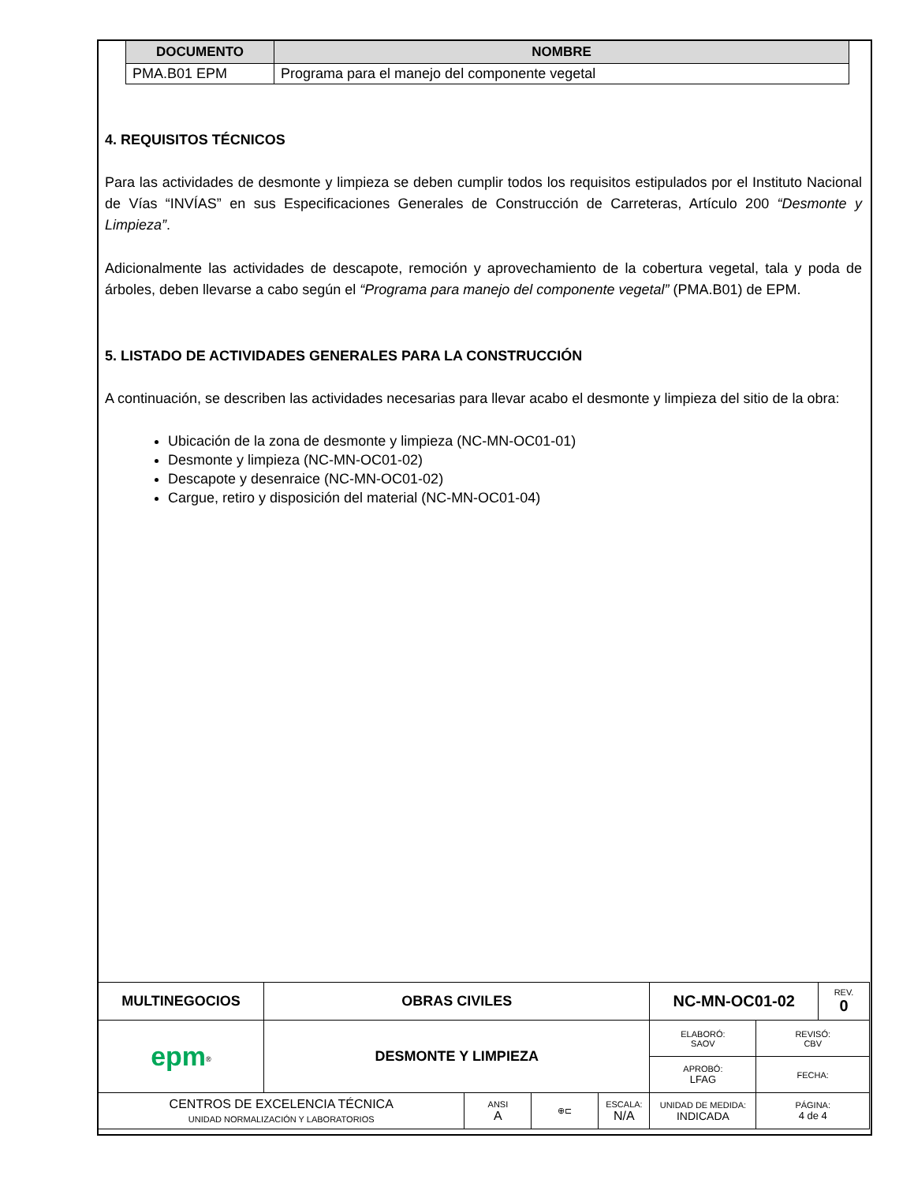| DOCUMENTO | NOMBRE |
| --- | --- |
| PMA.B01 EPM | Programa para el manejo del componente vegetal |
4. REQUISITOS TÉCNICOS
Para las actividades de desmonte y limpieza se deben cumplir todos los requisitos estipulados por el Instituto Nacional de Vías “INVÍAS” en sus Especificaciones Generales de Construcción de Carreteras, Artículo 200 “Desmonte y Limpieza”.
Adicionalmente las actividades de descapote, remoción y aprovechamiento de la cobertura vegetal, tala y poda de árboles, deben llevarse a cabo según el “Programa para manejo del componente vegetal” (PMA.B01) de EPM.
5. LISTADO DE ACTIVIDADES GENERALES PARA LA CONSTRUCCIÓN
A continuación, se describen las actividades necesarias para llevar acabo el desmonte y limpieza del sitio de la obra:
Ubicación de la zona de desmonte y limpieza (NC-MN-OC01-01)
Desmonte y limpieza (NC-MN-OC01-02)
Descapote y desenraice (NC-MN-OC01-02)
Cargue, retiro y disposición del material (NC-MN-OC01-04)
| MULTINEGOCIOS | OBRAS CIVILES | | | | NC-MN-OC01-02 | | REV. 0 |
| epm<sup>®</sup> | DESMONTE Y LIMPIEZA | | | | ELABORÓ: SAOV | REVISÓ: CBV | |
| | | | | | APROBÓ: LFAG | FECHA: | |
| CENTROS DE EXCELENCIA TÉCNICA UNIDAD NORMALIZACIÓN Y LABORATORIOS | | ANSI A | ⊕⊏ | ESCALA: N/A | UNIDAD DE MEDIDA: INDICADA | PÁGINA: 4 de 4 | |